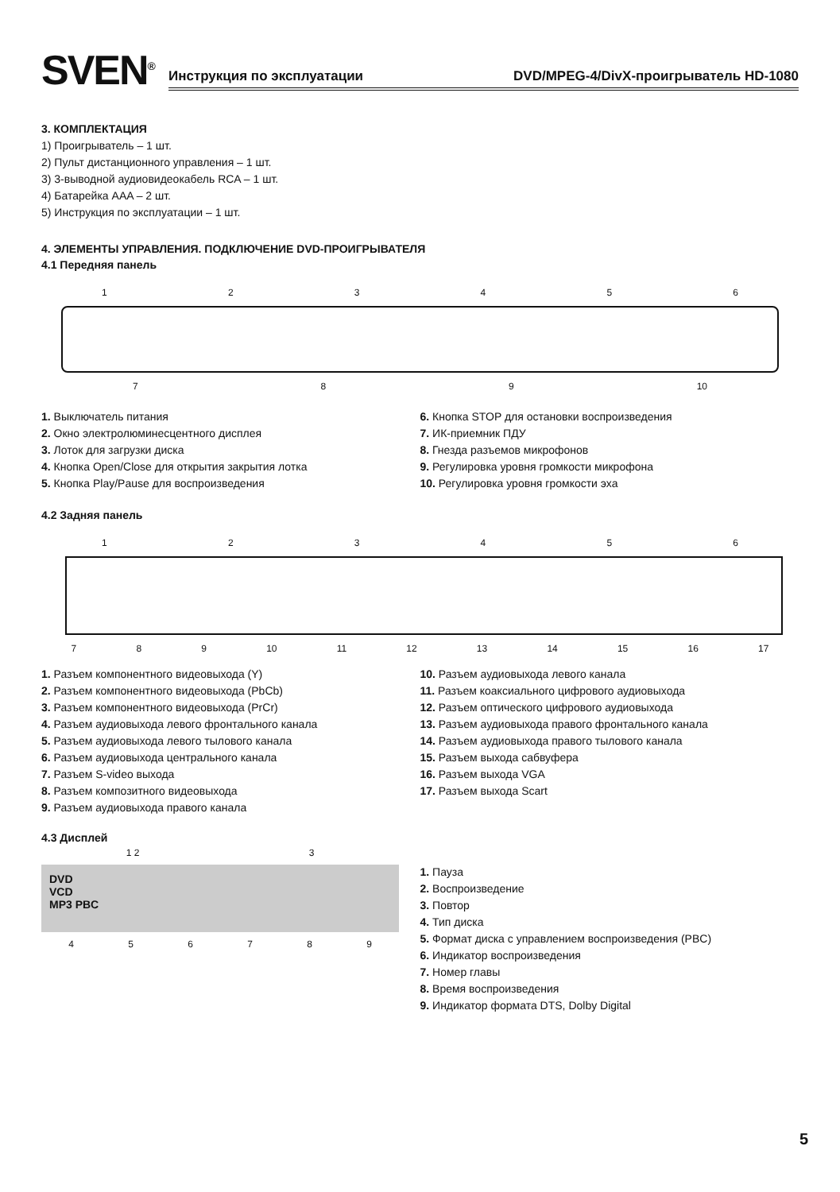SVEN<sup>®</sup>
Инструкция по эксплуатации DVD/MPEG-4/DivX-проигрыватель HD-1080
3. КОМПЛЕКТАЦИЯ
1) Проигрыватель – 1 шт.
2) Пульт дистанционного управления – 1 шт.
3) 3-выводной аудиовидеокабель RCA – 1 шт.
4) Батарейка AAA – 2 шт.
5) Инструкция по эксплуатации – 1 шт.
4. ЭЛЕМЕНТЫ УПРАВЛЕНИЯ. ПОДКЛЮЧЕНИЕ DVD-ПРОИГРЫВАТЕЛЯ
4.1 Передняя панель
123456
789 10
1. Выключатель питания
2. Окно электролюминесцентного дисплея
3. Лоток для загрузки диска
4. Кнопка Open/Close для открытия закрытия лотка
5. Кнопка Play/Pause для воспроизведения
6. Кнопка STOP для остановки воспроизведения
7. ИК-приемник ПДУ
8. Гнезда разъемов микрофонов
9. Регулировка уровня громкости микрофона
10. Регулировка уровня громкости эха
4.2 Задняя панель
123456
789 10 11 12 13 14 15 16 17
1. Разъем компонентного видеовыхода (Y)
2. Разъем компонентного видеовыхода (PbCb)
3. Разъем компонентного видеовыхода (PrCr)
4. Разъем аудиовыхода левого фронтального канала
5. Разъем аудиовыхода левого тылового канала
6. Разъем аудиовыхода центрального канала
7. Разъем S-video выхода
8. Разъем композитного видеовыхода
9. Разъем аудиовыхода правого канала
10. Разъем аудиовыхода левого канала
11. Разъем коаксиального цифрового аудиовыхода
12. Разъем оптического цифрового аудиовыхода
13. Разъем аудиовыхода правого фронтального канала
14. Разъем аудиовыхода правого тылового канала
15. Разъем выхода сабвуфера
16. Разъем выхода VGA
17. Разъем выхода Scart
4.3 Дисплей
1 2 3
DVD
VCD
MP3 PBC
456789
1. Пауза
2. Воспроизведение
3. Повтор
4. Тип диска
5. Формат диска с управлением воспроизведения (PBC)
6. Индикатор воспроизведения
7. Номер главы
8. Время воспроизведения
9. Индикатор формата DTS, Dolby Digital
5